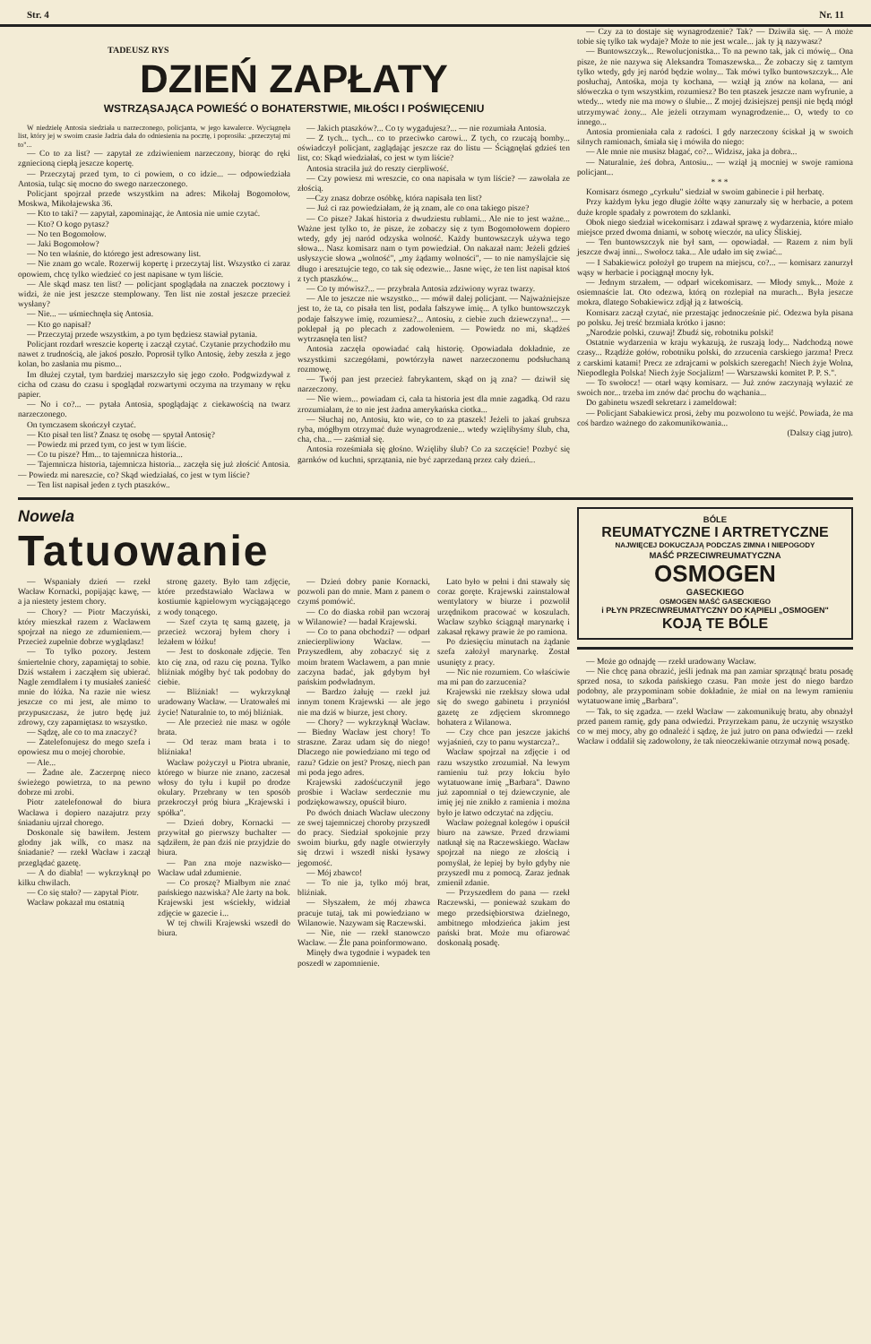Str. 4 Nr. 11
TADEUSZ RYS
DZIEŃ ZAPŁATY
WSTRZĄSAJĄCA POWIEŚĆ O BOHATERSTWIE, MIŁOŚCI I POŚWIĘCENIU
W niedzielę Antosia siedziała u narzeczonego, policjanta, w jego kawalerce. Wyciągnęła list, który jej w swoim czasie Jadzia dała do odniesienia na pocztę, i poprosiła: „przeczytaj mi to"...
— Co to za list? — zapytał ze zdziwieniem narzeczony, biorąc do ręki zgniecioną ciepłą jeszcze kopertę.
— Przeczytaj przed tym, to ci powiem, o co idzie... — odpowiedziała Antosia, tuląc się mocno do swego narzeczonego.
Policjant spojrzał przede wszystkim na adres: Mikołaj Bogomołow, Moskwa, Mikołajewska 36.
— Kto to taki? — zapytał, zapominając, że Antosia nie umie czytać.
— Kto? O kogo pytasz?
— No ten Bogomołow.
— Jaki Bogomołow?
— No ten właśnie, do którego jest adresowany list.
— Nie znam go wcale. Rozerwij kopertę i przeczytaj list. Wszystko ci zaraz opowiem, chcę tylko wiedzieć co jest napisane w tym liście.
— Ale skąd masz ten list? — policjant spoglądała na znaczek pocztowy i widzi, że nie jest jeszcze stemplowany. Ten list nie został jeszcze przecież wysłany?
— Nie... — uśmiechnęła się Antosia.
— Kto go napisał?
— Przeczytaj przede wszystkim, a po tym będziesz stawiał pytania.
Policjant rozdarł wreszcie kopertę i zaczął czytać. Czytanie przychodziło mu nawet z trudnością, ale jakoś poszło. Poprosił tylko Antosię, żeby zeszła z jego kolan, bo zasłania mu pismo...
Im dłużej czytał, tym bardziej marszczyło się jego czoło. Podgwizdywał z cicha od czasu do czasu i spoglądał rozwartymi oczyma na trzymany w ręku papier.
— No i co?... — pytała Antosia, spoglądając z ciekawością na twarz narzeczonego.
On tymczasem skończył czytać.
— Kto pisał ten list? Znasz tę osobę — spytał Antosię?
— Powiedz mi przed tym, co jest w tym liście.
— Co tu pisze? Hm... to tajemnicza historia...
— Tajemnicza historia, tajemnicza historia... zaczęła się już złościć Antosia. — Powiedz mi nareszcie, co? Skąd wiedziałaś, co jest w tym liście?
— Ten list napisał jeden z tych ptaszków..
— Jakich ptaszków?... Co ty wygadujesz?... — nie rozumiała Antosia.
— Z tych... tych... co to przeciwko carowi... Z tych, co rzucają bomby... oświadczył policjant, zaglądając jeszcze raz do listu — Ściągnęłaś gdzieś ten list, co: Skąd wiedziałaś, co jest w tym liście?
Antosia straciła już do reszty cierpliwość.
— Czy powiesz mi wreszcie, co ona napisała w tym liście? — zawołała ze złością.
—Czy znasz dobrze osóbkę, która napisała ten list?
— Już ci raz powiedziałam, że ją znam, ale co ona takiego pisze?
— Co pisze? Jakaś historia z dwudziestu rublami... Ale nie to jest ważne... Ważne jest tylko to, że pisze, że zobaczy się z tym Bogomołowem dopiero wtedy, gdy jej naród odzyska wolność. Każdy buntowszczyk używa tego słowa... Nasz komisarz nam o tym powiedział. On nakazał nam: Jeżeli gdzieś usłyszycie słowa „wolność", „my żądamy wolności", — to nie namyślajcie się długo i aresztujcie tego, co tak się odezwie... Jasne więc, że ten list napisał ktoś z tych ptaszków...
— Co ty mówisz?... — przybrała Antosia zdziwiony wyraz twarzy.
— Ale to jeszcze nie wszystko... — mówił dalej policjant. — Najważniejsze jest to, że ta, co pisała ten list, podała fałszywe imię... A tylko buntowszczyk podaje fałszywe imię, rozumiesz?... Antosiu, z ciebie zuch dziewczyna!... — poklepał ją po plecach z zadowoleniem. — Powiedz no mi, skądżeś wytrzasnęła ten list?
Antosia zaczęła opowiadać całą historię. Opowiadała dokładnie, ze wszystkimi szczegółami, powtórzyła nawet narzeczonemu podsłuchaną rozmowę.
— Twój pan jest przecież fabrykantem, skąd on ją zna? — dziwił się narzeczony.
— Nie wiem... powiadam ci, cała ta historia jest dla mnie zagadką. Od razu zrozumiałam, że to nie jest żadna amerykańska ciotka...
— Słuchaj no, Antosiu, kto wie, co to za ptaszek! Jeżeli to jakaś grubsza ryba, mógłbym otrzymać duże wynagrodzenie... wtedy wzięlibyśmy ślub, cha, cha, cha... — zaśmiał się.
Antosia roześmiała się głośno. Wzięliby ślub? Co za szczęście! Pozbyć się garnków od kuchni, sprzątania, nie być zaprzedaną przez cały dzień...
— Czy za to dostaje się wynagrodzenie? Tak? — Dziwiła się. — A może tobie się tylko tak wydaje? Może to nie jest wcale... jak ty ją nazywasz?
— Buntowszczyk... Rewolucjonistka... To na pewno tak, jak ci mówię... Ona pisze, że nie nazywa się Aleksandra Tomaszewska... Że zobaczy się z tamtym tylko wtedy, gdy jej naród będzie wolny... Tak mówi tylko buntowszczyk... Ale posłuchaj, Antośka, moja ty kochana, — wziął ją znów na kolana, — ani słóweczka o tym wszystkim, rozumiesz? Bo ten ptaszek jeszcze nam wyfrunie, a wtedy... wtedy nie ma mowy o ślubie... Z mojej dzisiejszej pensji nie będą mógł utrzymywać żony... Ale jeżeli otrzymam wynagrodzenie... O, wtedy to co innego...
Antosia promieniała cała z radości. I gdy narzeczony ściskał ją w swoich silnych ramionach, śmiała się i mówiła do niego:
— Ale mnie nie musisz błagać, co?... Widzisz, jaka ja dobra...
— Naturalnie, żeś dobra, Antosiu... — wziął ją mocniej w swoje ramiona policjant...
* * *
Komisarz ósmego „cyrkułu" siedział w swoim gabinecie i pił herbatę.
Przy każdym łyku jego długie żółte wąsy zanurzały się w herbacie, a potem duże krople spadały z powrotem do szklanki.
Obok niego siedział wicekomisarz i zdawał sprawę z wydarzenia, które miało miejsce przed dwoma dniami, w sobotę wieczór, na ulicy Śliskiej.
— Ten buntowszczyk nie był sam, — opowiadał. — Razem z nim byli jeszcze dwaj inni... Swołocz taka... Ale udało im się zwiać...
— I Sabakiewicz położył go trupem na miejscu, co?... — komisarz zanurzył wąsy w herbacie i pociągnął mocny łyk.
— Jednym strzałem, — odparł wicekomisarz. — Młody smyk... Może z osiemnaście lat. Oto odezwa, którą on rozlepiał na murach... Była jeszcze mokra, dlatego Sobakiewicz zdjął ją z łatwością.
Komisarz zaczął czytać, nie przestając jednocześnie pić. Odezwa była pisana po polsku. Jej treść brzmiała krótko i jasno:
„Narodzie polski, czuwaj! Zbudź się, robotniku polski!
Ostatnie wydarzenia w kraju wykazują, że ruszają lody... Nadchodzą nowe czasy... Rządźże gołów, robotniku polski, do zrzucenia carskiego jarzma! Precz z carskimi katami! Precz ze zdrajcami w polskich szeregach! Niech żyje Wolna, Niepodległa Polska! Niech żyje Socjalizm! — Warszawski komitet P. P. S.".
— To swołocz! — otarł wąsy komisarz. — Już znów zaczynają wyłazić ze swoich nor... trzeba im znów dać prochu do wąchania...
Do gabinetu wszedł sekretarz i zameldował:
— Policjant Sabakiewicz prosi, żeby mu pozwolono tu wejść. Powiada, że ma coś bardzo ważnego do zakomunikowania...
(Dalszy ciąg jutro).
Nowela
Tatuowanie
— Wspaniały dzień — rzekł Wacław Kornacki, popijając kawę, — a ja niestety jestem chory.
— Chory? — Piotr Maczyński, który mieszkał razem z Wacławem spojrzał na niego ze zdumieniem.—Przecież zupełnie dobrze wyglądasz!
— To tylko pozory. Jestem śmiertelnie chory, zapamiętaj to sobie. Dziś wstałem i zacząłem się ubierać. Nagle zemdlałem i ty musiałeś zanieść mnie do łóżka. Na razie nie wiesz jeszcze co mi jest, ale mimo to przypuszczasz, że jutro będę już zdrowy, czy zapamiętasz to wszystko.
— Sądzę, ale co to ma znaczyć?
— Zatelefonujesz do mego szefa i opowiesz mu o mojej chorobie.
— Ale...
— Żadne ale. Zaczerpnę nieco świeżego powietrza, to na pewno dobrze mi zrobi.
Piotr zatelefonował do biura Wacława i dopiero nazajutrz przy śniadaniu ujrzał chorego.
Doskonale się bawiłem. Jestem głodny jak wilk, co masz na śniadanie? — rzekł Wacław i zaczął przeglądać gazetę.
— A do diabła! — wykrzyknął po kilku chwilach.
— Co się stało? — zapytał Piotr.
Wacław pokazał mu ostatnią
stronę gazety. Było tam zdjęcie, które przedstawiało Wacława w kostiumie kąpielowym wyciągającego z wody tonącego.
— Szef czyta tę samą gazetę, ja przecież wczoraj byłem chory i leżałem w łóżku!
— Jest to doskonałe zdjęcie. Ten kto cię zna, od razu cię pozna. Tylko bliźniak mógłby być tak podobny do ciebie.
— Bliźniak! — wykrzyknął uradowany Wacław. — Uratowałeś mi życie! Naturalnie to, to mój bliźniak.
— Ale przecież nie masz w ogóle brata.
— Od teraz mam brata i to bliźniaka!
Wacław pożyczył u Piotra ubranie, którego w biurze nie znano, zaczesał włosy do tyłu i kupił po drodze okulary. Przebrany w ten sposób przekroczył próg biura „Krajewski i spółka".
— Dzień dobry, Kornacki — przywitał go pierwszy buchalter — sądziłem, że pan dziś nie przyjdzie do biura.
— Pan zna moje nazwisko— Wacław udał zdumienie.
— Co proszę? Miałbym nie znać pańskiego nazwiska? Ale żarty na bok. Krajewski jest wściekły, widział zdjęcie w gazecie i...
W tej chwili Krajewski wszedł do biura.
— Dzień dobry panie Kornacki, pozwoli pan do mnie. Mam z panem o czymś pomówić.
— Co do diaska robił pan wczoraj w Wilanowie? — badał Krajewski.
— Co to pana obchodzi? — odparł zniecierpliwiony Wacław. — Przyszedłem, aby zobaczyć się z moim bratem Wacławem, a pan mnie zaczyna badać, jak gdybym był pańskim podwładnym.
— Bardzo żałuję — rzekł już innym tonem Krajewski — ale jego nie ma dziś w biurze, jest chory.
— Chory? — wykrzyknął Wacław. — Biedny Wacław jest chory! To straszne. Zaraz udam się do niego! Dlaczego nie powiedziano mi tego od razu? Gdzie on jest? Proszę, niech pan mi poda jego adres.
Krajewski zadośćuczynił jego prośbie i Wacław serdecznie mu podziękowawszy, opuścił biuro.
Po dwóch dniach Wacław uleczony ze swej tajemniczej choroby przyszedł do pracy. Siedział spokojnie przy swoim biurku, gdy nagle otwierzyły się drzwi i wszedł niski łysawy jegomość.
— Mój zbawco!
— To nie ja, tylko mój brat, bliźniak.
— Słyszałem, że mój zbawca pracuje tutaj, tak mi powiedziano w Wilanowie. Nazywam się Raczewski.
— Nie, nie — rzekł stanowczo Wacław. — Źle pana poinformowano.
Minęły dwa tygodnie i wypadek ten poszedł w zapomnienie.
Lato było w pełni i dni stawały się coraz goręte. Krajewski zainstalował wentylatory w biurze i pozwolił urzędnikom pracować w koszulach. Wacław szybko ściągnął marynarkę i zakasał rękawy prawie że po ramiona.
Po dziesięciu minutach na żądanie szefa założył marynarkę. Został usunięty z pracy.
— Nic nie rozumiem. Co właściwie ma mi pan do zarzucenia?
Krajewski nie rzekłszy słowa udał się do swego gabinetu i przyniósł gazetę ze zdjęciem skromnego bohatera z Wilanowa.
— Czy chce pan jeszcze jakichś wyjaśnień, czy to panu wystarcza?..
Wacław spojrzał na zdjęcie i od razu wszystko zrozumiał. Na lewym ramieniu tuż przy łokciu było wytatuowane imię „Barbara". Dawno już zapomniał o tej dziewczynie, ale imię jej nie znikło z ramienia i można było je łatwo odczytać na zdjęciu.
Wacław pożegnał kolegów i opuścił biuro na zawsze. Przed drzwiami natknął się na Raczewskiego. Wacław spojrzał na niego ze złością i pomyślał, że lepiej by było gdyby nie przyszedł mu z pomocą. Zaraz jednak zmienił zdanie.
— Przyszedłem do pana — rzekł Raczewski, — ponieważ szukam do mego przedsiębiorstwa dzielnego, ambitnego młodzieńca jakim jest pański brat. Może mu ofiarować doskonałą posadę.
BÓLE
REUMATYCZNE I ARTRETYCZNE
NAJWIĘCEJ DOKUCZAJĄ PODCZAS ZIMNA I NIEPOGODY
MAŚĆ PRZECIWREUMATYCZNA
OSMOGEN
GASECKIEGO
OSMOGEN MAŚĆ GASECKIEGO
i PŁYN PRZECIWREUMATYCZNY DO KĄPIELI „OSMOGEN"
KOJĄ TE BÓLE
— Może go odnajdę — rzekł uradowany Wacław.
— Nie chcę pana obrazić, jeśli jednak ma pan zamiar sprzątnąć bratu posadę sprzed nosa, to szkoda pańskiego czasu. Pan może jest do niego bardzo podobny, ale przypominam sobie dokładnie, że miał on na lewym ramieniu wytatuowane imię „Barbara".
— Tak, to się zgadza. — rzekł Wacław — zakomunikuję bratu, aby obnażył przed panem ramię, gdy pana odwiedzi. Przyrzekam panu, że uczynię wszystko co w mej mocy, aby go odnaleźć i sądzę, że już jutro on pana odwiedzi — rzekł Wacław i oddalił się zadowolony, że tak nieoczekiwanie otrzymał nową posadę.